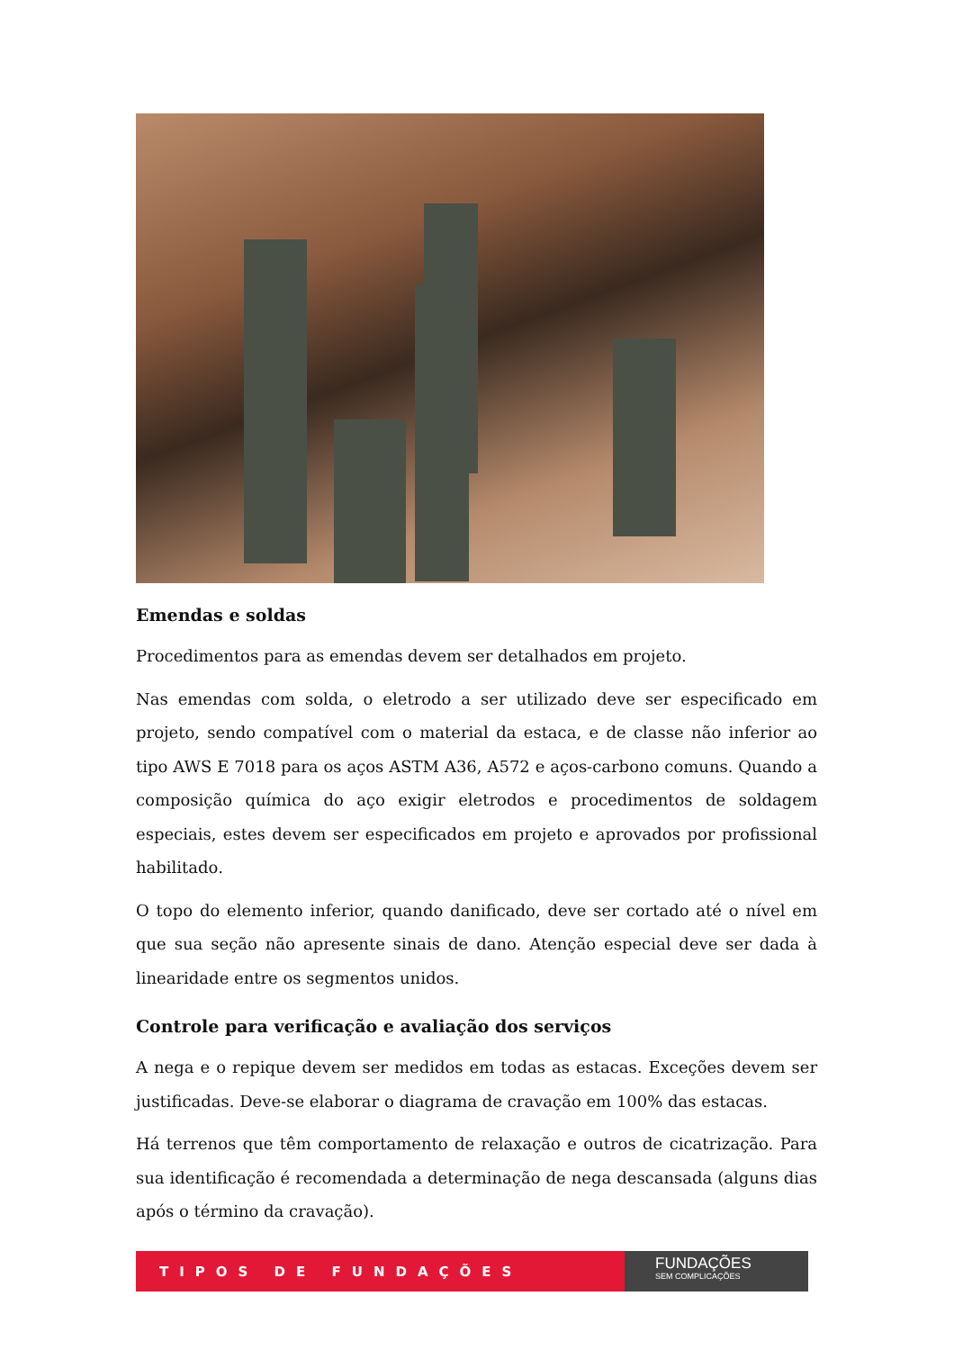Emendas e soldas
Procedimentos para as emendas devem ser detalhados em projeto.
Nas emendas com solda, o eletrodo a ser utilizado deve ser especificado em projeto, sendo compatível com o material da estaca, e de classe não inferior ao tipo AWS E 7018 para os aços ASTM A36, A572 e aços-carbono comuns. Quando a composição química do aço exigir eletrodos e procedimentos de soldagem especiais, estes devem ser especificados em projeto e aprovados por profissional habilitado.
O topo do elemento inferior, quando danificado, deve ser cortado até o nível em que sua seção não apresente sinais de dano. Atenção especial deve ser dada à linearidade entre os segmentos unidos.
Controle para verificação e avaliação dos serviços
A nega e o repique devem ser medidos em todas as estacas. Exceções devem ser justificadas. Deve-se elaborar o diagrama de cravação em 100% das estacas.
Há terrenos que têm comportamento de relaxação e outros de cicatrização. Para sua identificação é recomendada a determinação de nega descansada (alguns dias após o término da cravação).
TIPOS DE FUNDAÇÕES
FUNDAÇÕES
SEM COMPLICAÇÕES